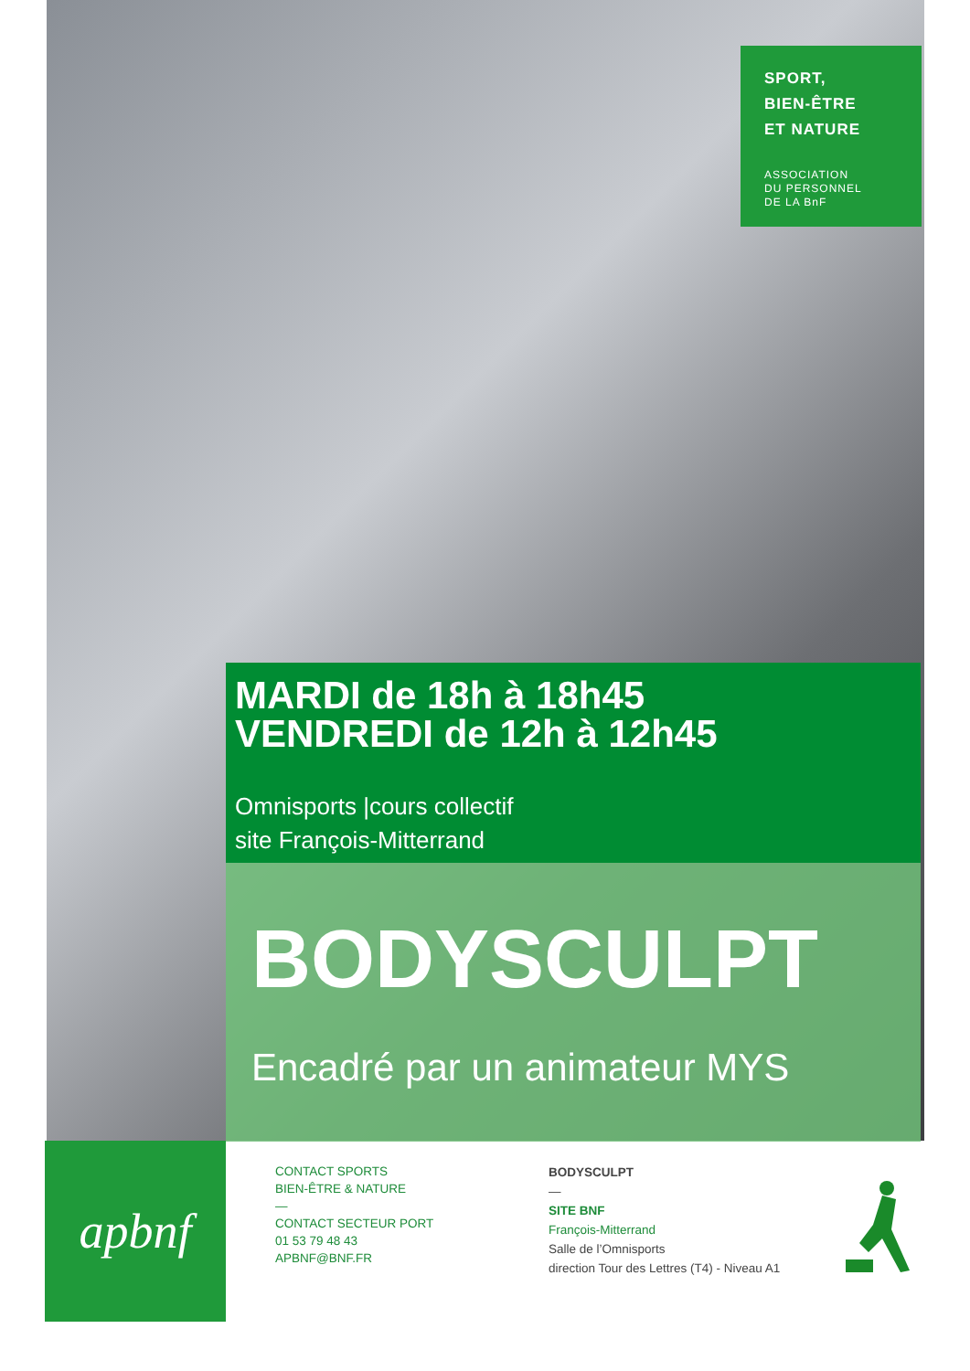SPORT,
BIEN-ÊTRE
ET NATURE
ASSOCIATION
DU PERSONNEL
DE LA BnF
MARDI de 18h à 18h45
VENDREDI de 12h à 12h45
Omnisports |cours collectif
site François-Mitterrand
BODYSCULPT
Encadré par un animateur MYS
apbnf
CONTACT SPORTS
BIEN-ÊTRE & NATURE
—
CONTACT SECTEUR PORT
01 53 79 48 43
APBNF@BNF.FR
BODYSCULPT
—
SITE BNF
François-Mitterrand
Salle de l’Omnisports
direction Tour des Lettres (T4) - Niveau A1